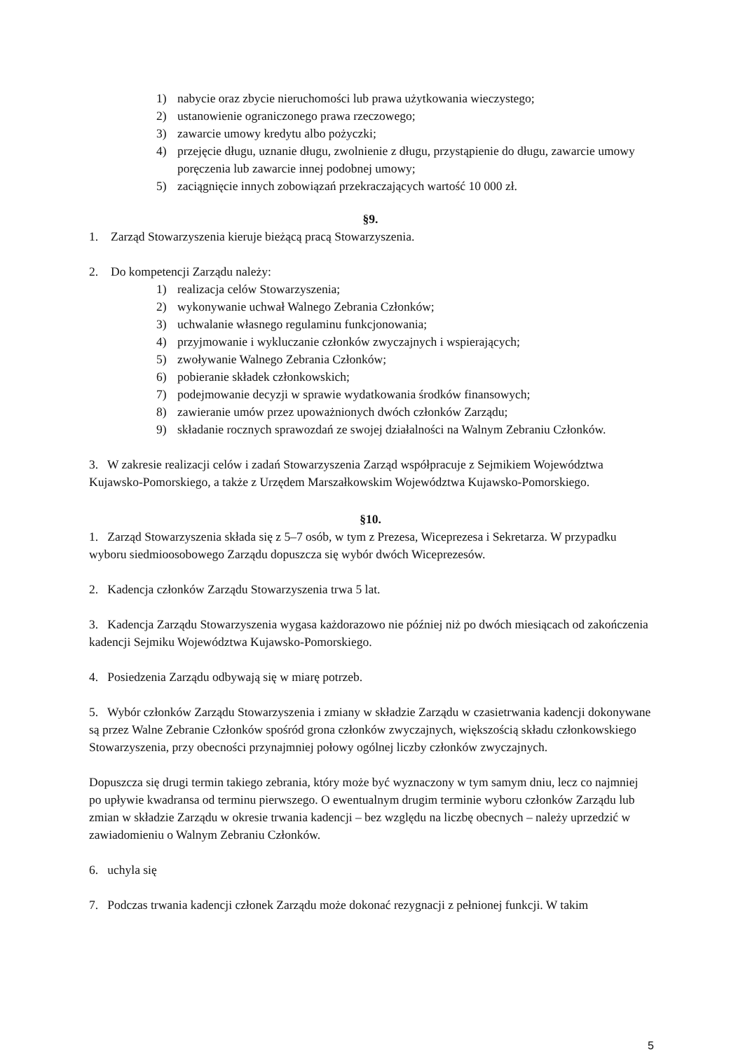1) nabycie oraz zbycie nieruchomości lub prawa użytkowania wieczystego;
2) ustanowienie ograniczonego prawa rzeczowego;
3) zawarcie umowy kredytu albo pożyczki;
4) przejęcie długu, uznanie długu, zwolnienie z długu, przystąpienie do długu, zawarcie umowy poręczenia lub zawarcie innej podobnej umowy;
5) zaciągnięcie innych zobowiązań przekraczających wartość 10 000 zł.
§9.
1. Zarząd Stowarzyszenia kieruje bieżącą pracą Stowarzyszenia.
2. Do kompetencji Zarządu należy:
1) realizacja celów Stowarzyszenia;
2) wykonywanie uchwał Walnego Zebrania Członków;
3) uchwalanie własnego regulaminu funkcjonowania;
4) przyjmowanie i wykluczanie członków zwyczajnych i wspierających;
5) zwoływanie Walnego Zebrania Członków;
6) pobieranie składek członkowskich;
7) podejmowanie decyzji w sprawie wydatkowania środków finansowych;
8) zawieranie umów przez upoważnionych dwóch członków Zarządu;
9) składanie rocznych sprawozdań ze swojej działalności na Walnym Zebraniu Członków.
3. W zakresie realizacji celów i zadań Stowarzyszenia Zarząd współpracuje z Sejmikiem Województwa Kujawsko-Pomorskiego, a także z Urzędem Marszałkowskim Województwa Kujawsko-Pomorskiego.
§10.
1. Zarząd Stowarzyszenia składa się z 5–7 osób, w tym z Prezesa, Wiceprezesa i Sekretarza. W przypadku wyboru siedmioosobowego Zarządu dopuszcza się wybór dwóch Wiceprezesów.
2. Kadencja członków Zarządu Stowarzyszenia trwa 5 lat.
3. Kadencja Zarządu Stowarzyszenia wygasa każdorazowo nie później niż po dwóch miesiącach od zakończenia kadencji Sejmiku Województwa Kujawsko-Pomorskiego.
4. Posiedzenia Zarządu odbywają się w miarę potrzeb.
5. Wybór członków Zarządu Stowarzyszenia i zmiany w składzie Zarządu w czasietrwania kadencji dokonywane są przez Walne Zebranie Członków spośród grona członków zwyczajnych, większością składu członkowskiego Stowarzyszenia, przy obecności przynajmniej połowy ogólnej liczby członków zwyczajnych.
Dopuszcza się drugi termin takiego zebrania, który może być wyznaczony w tym samym dniu, lecz co najmniej po upływie kwadransa od terminu pierwszego. O ewentualnym drugim terminie wyboru członków Zarządu lub zmian w składzie Zarządu w okresie trwania kadencji – bez względu na liczbę obecnych – należy uprzedzić w zawiadomieniu o Walnym Zebraniu Członków.
6. uchyla się
7. Podczas trwania kadencji członek Zarządu może dokonać rezygnacji z pełnionej funkcji. W takim
5